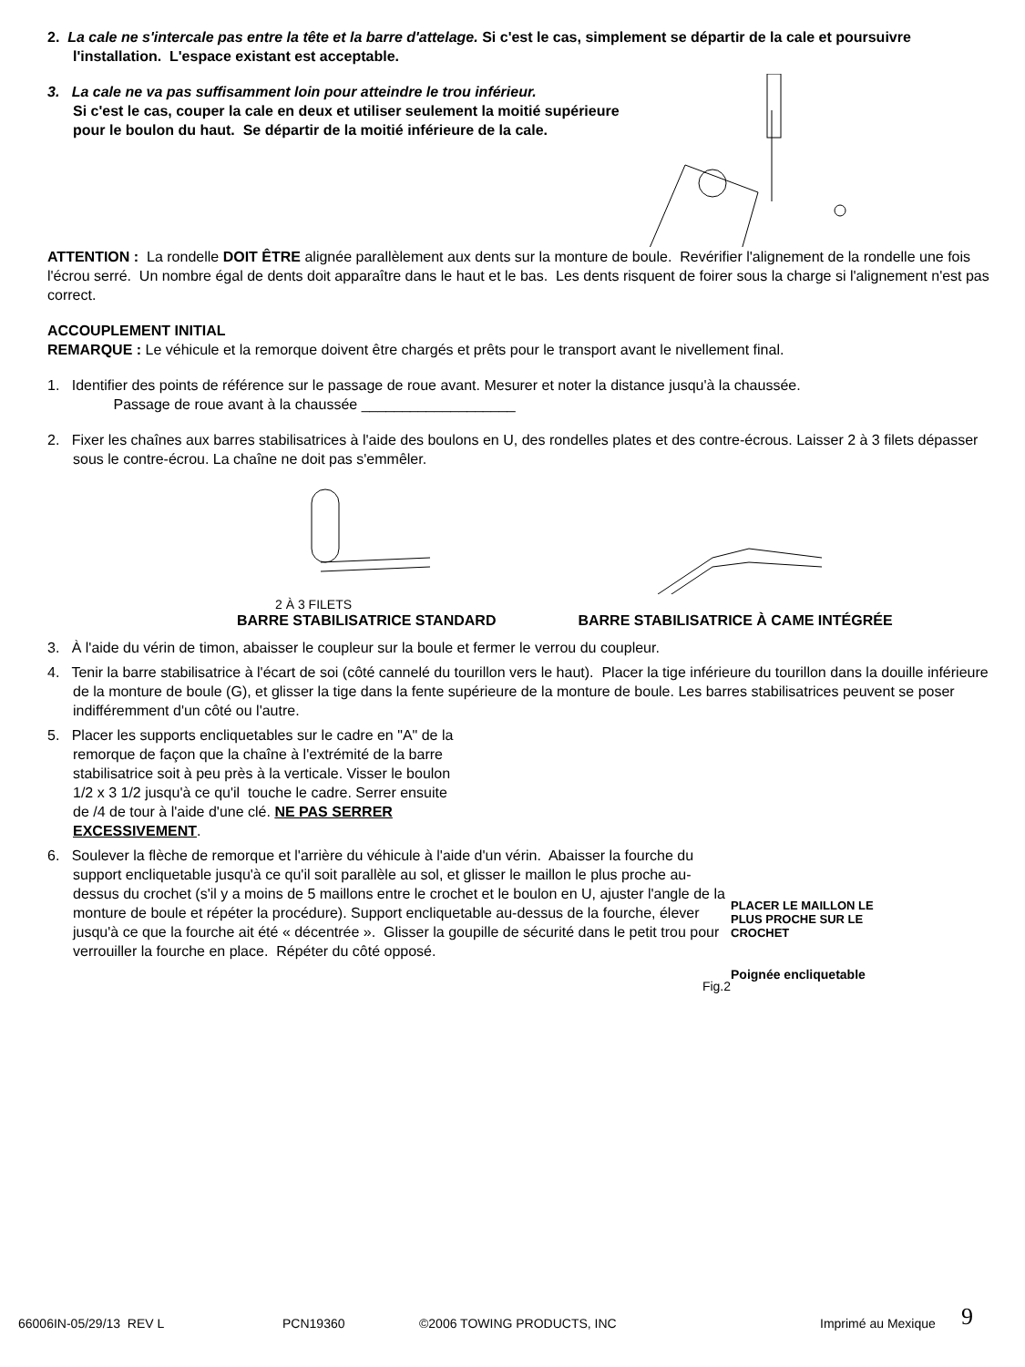2. La cale ne s'intercale pas entre la tête et la barre d'attelage. Si c'est le cas, simplement se départir de la cale et poursuivre l'installation. L'espace existant est acceptable.
3. La cale ne va pas suffisamment loin pour atteindre le trou inférieur.
Si c'est le cas, couper la cale en deux et utiliser seulement la moitié supérieure
pour le boulon du haut. Se départir de la moitié inférieure de la cale.
ATTENTION : La rondelle DOIT ÊTRE alignée parallèlement aux dents sur la monture de boule. Revérifier l'alignement de la rondelle une fois l'écrou serré. Un nombre égal de dents doit apparaître dans le haut et le bas. Les dents risquent de foirer sous la charge si l'alignement n'est pas correct.
ACCOUPLEMENT INITIAL
REMARQUE : Le véhicule et la remorque doivent être chargés et prêts pour le transport avant le nivellement final.
1. Identifier des points de référence sur le passage de roue avant. Mesurer et noter la distance jusqu'à la chaussée.
Passage de roue avant à la chaussée ___________________
2. Fixer les chaînes aux barres stabilisatrices à l'aide des boulons en U, des rondelles plates et des contre-écrous. Laisser 2 à 3 filets dépasser sous le contre-écrou. La chaîne ne doit pas s'emmêler.
2 À 3 FILETS
BARRE STABILISATRICE STANDARD BARRE STABILISATRICE À CAME INTÉGRÉE
3. À l'aide du vérin de timon, abaisser le coupleur sur la boule et fermer le verrou du coupleur.
4. Tenir la barre stabilisatrice à l'écart de soi (côté cannelé du tourillon vers le haut). Placer la tige inférieure du tourillon dans la douille inférieure de la monture de boule (G), et glisser la tige dans la fente supérieure de la monture de boule. Les barres stabilisatrices peuvent se poser indifféremment d'un côté ou l'autre.
5. Placer les supports encliquetables sur le cadre en "A" de la remorque de façon que la chaîne à l'extrémité de la barre stabilisatrice soit à peu près à la verticale. Visser le boulon 1/2 x 3 1/2 jusqu'à ce qu'il touche le cadre. Serrer ensuite de /4 de tour à l'aide d'une clé. NE PAS SERRER EXCESSIVEMENT.
6. Soulever la flèche de remorque et l'arrière du véhicule à l'aide d'un vérin. Abaisser la fourche du support encliquetable jusqu'à ce qu'il soit parallèle au sol, et glisser le maillon le plus proche au-dessus du crochet (s'il y a moins de 5 maillons entre le crochet et le boulon en U, ajuster l'angle de la monture de boule et répéter la procédure). Support encliquetable au-dessus de la fourche, élever jusqu'à ce que la fourche ait été « décentrée ». Glisser la goupille de sécurité dans le petit trou pour verrouiller la fourche en place. Répéter du côté opposé.
Fig.2
PLACER LE MAILLON LE PLUS PROCHE SUR LE CROCHET
Poignée encliquetable
66006IN-05/29/13 REV L PCN19360 ©2006 TOWING PRODUCTS, INC Imprimé au Mexique 9